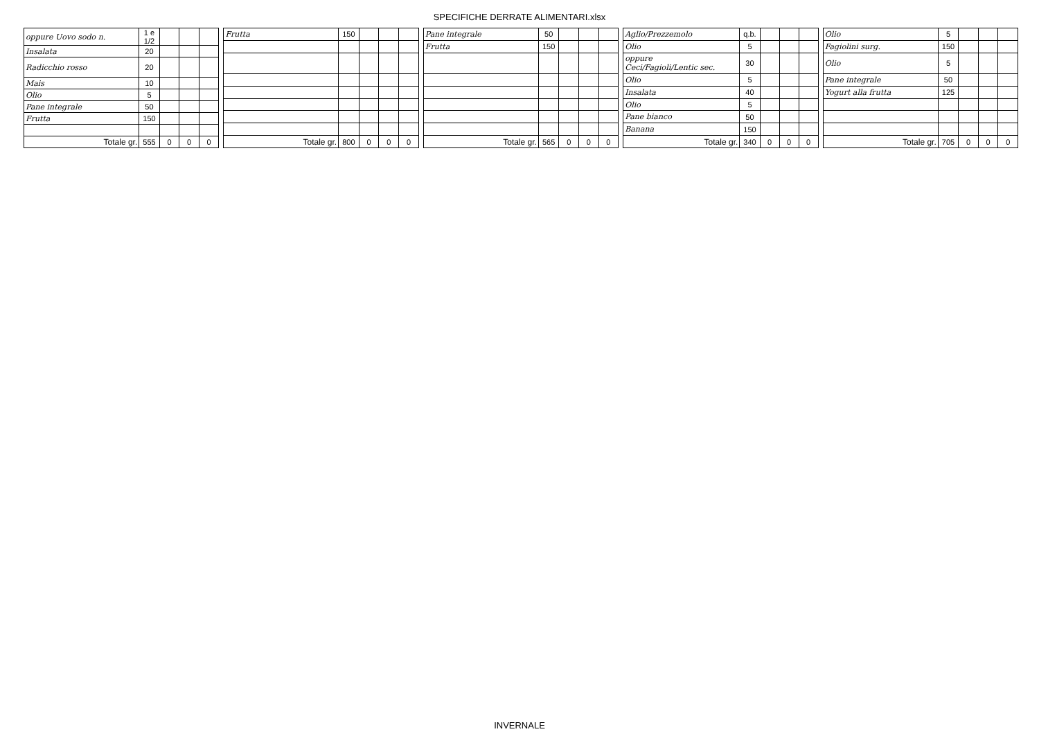SPECIFICHE DERRATE ALIMENTARI.xlsx
| oppure Uovo sodo n. | 1 e 1/2 | | | |
| Insalata | 20 | | | |
| Radicchio rosso | 20 | | | |
| Mais | 10 | | | |
| Olio | 5 | | | |
| Pane integrale | 50 | | | |
| Frutta | 150 | | | |
| Totale gr. | 555 | 0 | 0 | 0 |
| Frutta | 150 | | | |
| Totale gr. | 800 | 0 | 0 | 0 |
| Pane integrale | 50 | | | |
| Frutta | 150 | | | |
| Totale gr. | 565 | 0 | 0 | 0 |
| Aglio/Prezzemolo | q.b. | | | |
| Olio | 5 | | | |
| oppure Ceci/Fagioli/Lentic sec. | 30 | | | |
| Olio | 5 | | | |
| Insalata | 40 | | | |
| Olio | 5 | | | |
| Pane bianco | 50 | | | |
| Banana | 150 | | | |
| Totale gr. | 340 | 0 | 0 | 0 |
| Olio | 5 | | | |
| Fagiolini surg. | 150 | | | |
| Olio | 5 | | | |
| Pane integrale | 50 | | | |
| Yogurt alla frutta | 125 | | | |
| Totale gr. | 705 | 0 | 0 | 0 |
INVERNALE